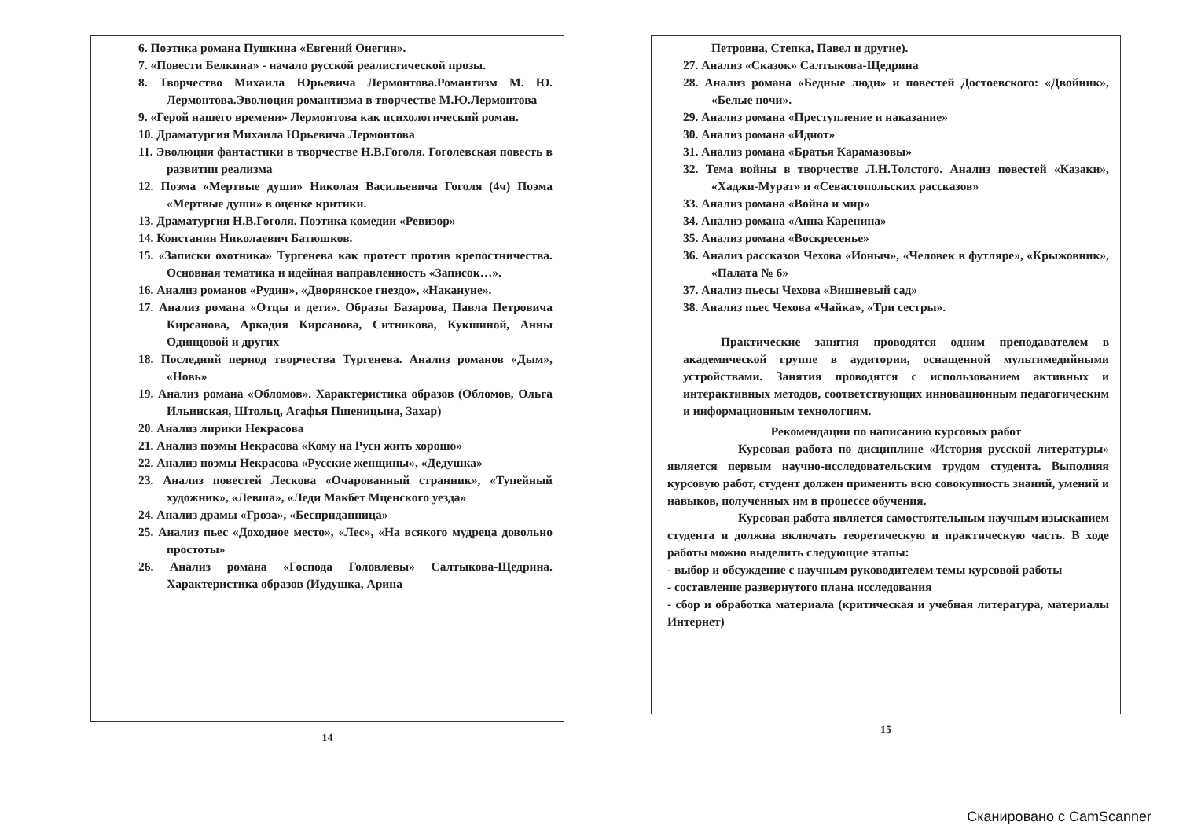6. Поэтика романа Пушкина «Евгений Онегин».
7. «Повести Белкина» - начало русской реалистической прозы.
8. Творчество Михаила Юрьевича Лермонтова.Романтизм М. Ю. Лермонтова.Эволюция романтизма в творчестве М.Ю.Лермонтова
9. «Герой нашего времени» Лермонтова как психологический роман.
10. Драматургия Михаила Юрьевича Лермонтова
11. Эволюция фантастики в творчестве Н.В.Гоголя. Гоголевская повесть в развитии реализма
12. Поэма «Мертвые души» Николая Васильевича Гоголя (4ч) Поэма «Мертвые души» в оценке критики.
13. Драматургия Н.В.Гоголя. Поэтика комедии «Ревизор»
14. Констанин Николаевич Батюшков.
15. «Записки охотника» Тургенева как протест против крепостничества. Основная тематика и идейная направленность «Записок…».
16. Анализ романов «Рудин», «Дворянское гнездо», «Накануне».
17. Анализ романа «Отцы и дети». Образы Базарова, Павла Петровича Кирсанова, Аркадия Кирсанова, Ситникова, Кукшиной, Анны Одинцовой и других
18. Последний период творчества Тургенева. Анализ романов «Дым», «Новь»
19. Анализ романа «Обломов». Характеристика образов (Обломов, Ольга Ильинская, Штольц, Агафья Пшеницына, Захар)
20. Анализ лирики Некрасова
21. Анализ поэмы Некрасова «Кому на Руси жить хорошо»
22. Анализ поэмы Некрасова «Русские женщины», «Дедушка»
23. Анализ повестей Лескова «Очарованный странник», «Тупейный художник», «Левша», «Леди Макбет Мценского уезда»
24. Анализ драмы «Гроза», «Бесприданница»
25. Анализ пьес «Доходное место», «Лес», «На всякого мудреца довольно простоты»
26. Анализ романа «Господа Головлевы» Салтыкова-Щедрина. Характеристика образов (Иудушка, Арина
14
Петровна, Степка, Павел и другие).
27. Анализ «Сказок» Салтыкова-Щедрина
28. Анализ романа «Бедные люди» и повестей Достоевского: «Двойник», «Белые ночи».
29. Анализ романа «Преступление и наказание»
30. Анализ романа «Идиот»
31. Анализ романа «Братья Карамазовы»
32. Тема войны в творчестве Л.Н.Толстого. Анализ повестей «Казаки», «Хаджи-Мурат» и «Севастопольских рассказов»
33. Анализ романа «Война и мир»
34. Анализ романа «Анна Каренина»
35. Анализ романа «Воскресенье»
36. Анализ рассказов Чехова «Ионыч», «Человек в футляре», «Крыжовник», «Палата № 6»
37. Анализ пьесы Чехова «Вишневый сад»
38. Анализ пьес Чехова «Чайка», «Три сестры».
Практические занятия проводятся одним преподавателем в академической группе в аудитории, оснащенной мультимедийными устройствами. Занятия проводятся с использованием активных и интерактивных методов, соответствующих инновационным педагогическим и информационным технологиям.
Рекомендации по написанию курсовых работ
Курсовая работа по дисциплине «История русской литературы» является первым научно-исследовательским трудом студента. Выполняя курсовую работ, студент должен применить всю совокупность знаний, умений и навыков, полученных им в процессе обучения.
Курсовая работа является самостоятельным научным изысканием студента и должна включать теоретическую и практическую часть. В ходе работы можно выделить следующие этапы:
- выбор и обсуждение с научным руководителем темы курсовой работы
- составление развернутого плана исследования
- сбор и обработка материала (критическая и учебная литература, материалы Интернет)
15
Сканировано с CamScanner